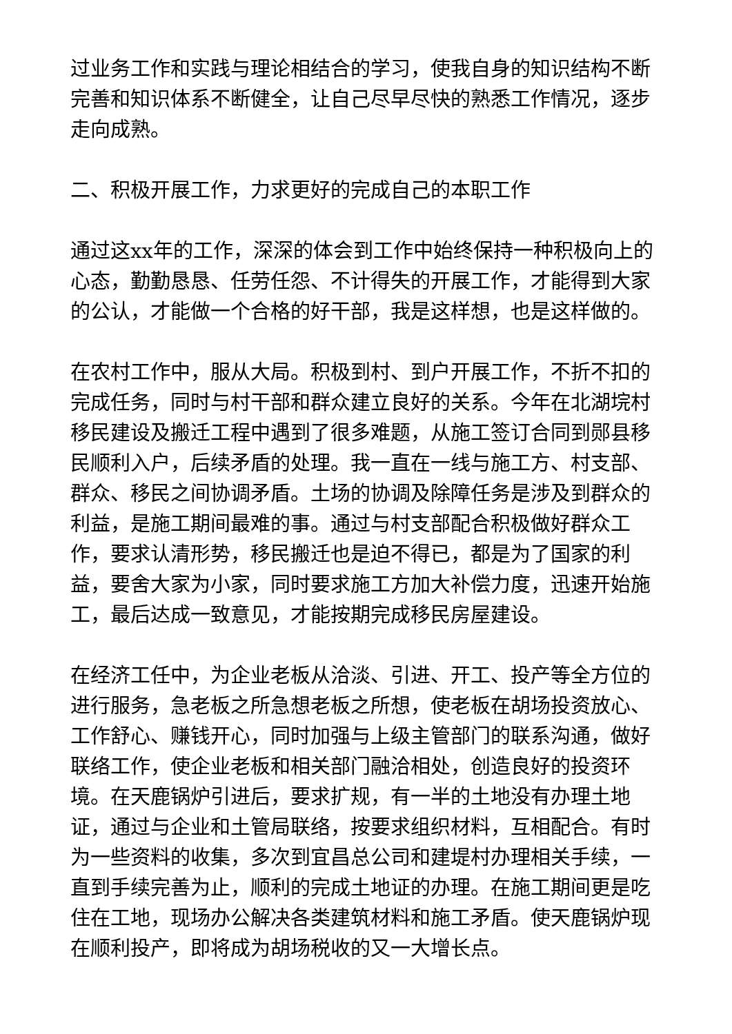过业务工作和实践与理论相结合的学习，使我自身的知识结构不断完善和知识体系不断健全，让自己尽早尽快的熟悉工作情况，逐步走向成熟。
二、积极开展工作，力求更好的完成自己的本职工作
通过这xx年的工作，深深的体会到工作中始终保持一种积极向上的心态，勤勤恳恳、任劳任怨、不计得失的开展工作，才能得到大家的公认，才能做一个合格的好干部，我是这样想，也是这样做的。
在农村工作中，服从大局。积极到村、到户开展工作，不折不扣的完成任务，同时与村干部和群众建立良好的关系。今年在北湖垸村移民建设及搬迁工程中遇到了很多难题，从施工签订合同到郧县移民顺利入户，后续矛盾的处理。我一直在一线与施工方、村支部、群众、移民之间协调矛盾。土场的协调及除障任务是涉及到群众的利益，是施工期间最难的事。通过与村支部配合积极做好群众工作，要求认清形势，移民搬迁也是迫不得已，都是为了国家的利益，要舍大家为小家，同时要求施工方加大补偿力度，迅速开始施工，最后达成一致意见，才能按期完成移民房屋建设。
在经济工任中，为企业老板从洽淡、引进、开工、投产等全方位的进行服务，急老板之所急想老板之所想，使老板在胡场投资放心、工作舒心、赚钱开心，同时加强与上级主管部门的联系沟通，做好联络工作，使企业老板和相关部门融洽相处，创造良好的投资环境。在天鹿锅炉引进后，要求扩规，有一半的土地没有办理土地证，通过与企业和土管局联络，按要求组织材料，互相配合。有时为一些资料的收集，多次到宜昌总公司和建堤村办理相关手续，一直到手续完善为止，顺利的完成土地证的办理。在施工期间更是吃住在工地，现场办公解决各类建筑材料和施工矛盾。使天鹿锅炉现在顺利投产，即将成为胡场税收的又一大增长点。